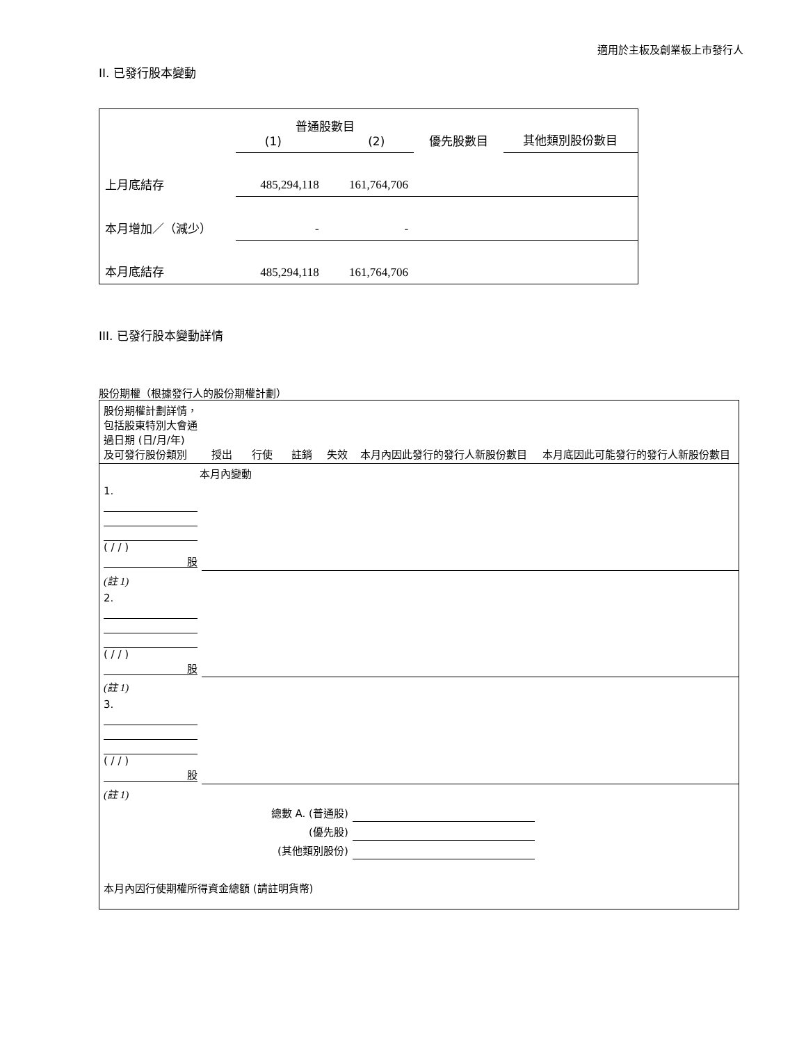適用於主板及創業板上市發行人
II. 已發行股本變動
| | 普通股數目 (1) (2) | | 優先股數目 | 其他類別股份數目 |
| 上月底結存 | 485,294,118 | 161,764,706 | | |
| 本月增加／（減少） | - | - | | |
| 本月底結存 | 485,294,118 | 161,764,706 | | |
III. 已發行股本變動詳情
股份期權（根據發行人的股份期權計劃）
| 股份期權計劃詳情，包括股東特別大會通過日期 (日/月/年) 及可發行股份類別 | 授出 | 行使 | 註銷 | 失效 | 本月內因此發行的發行人新股份數目 | 本月底因此可能發行的發行人新股份數目 |
| 本月內變動 | | | | | | |
| 1. ( / / ) 股 | | | | | | |
| (註 1) | | | | | | |
| 2. ( / / ) 股 | | | | | | |
| (註 1) | | | | | | |
| 3. ( / / ) 股 | | | | | | |
| (註 1) | | | | | | |
| 總數 A. (普通股) | | | | | | |
| (優先股) | | | | | | |
| (其他類別股份) | | | | | | |
| 本月內因行使期權所得資金總額 (請註明貨幣) | | | | | | |